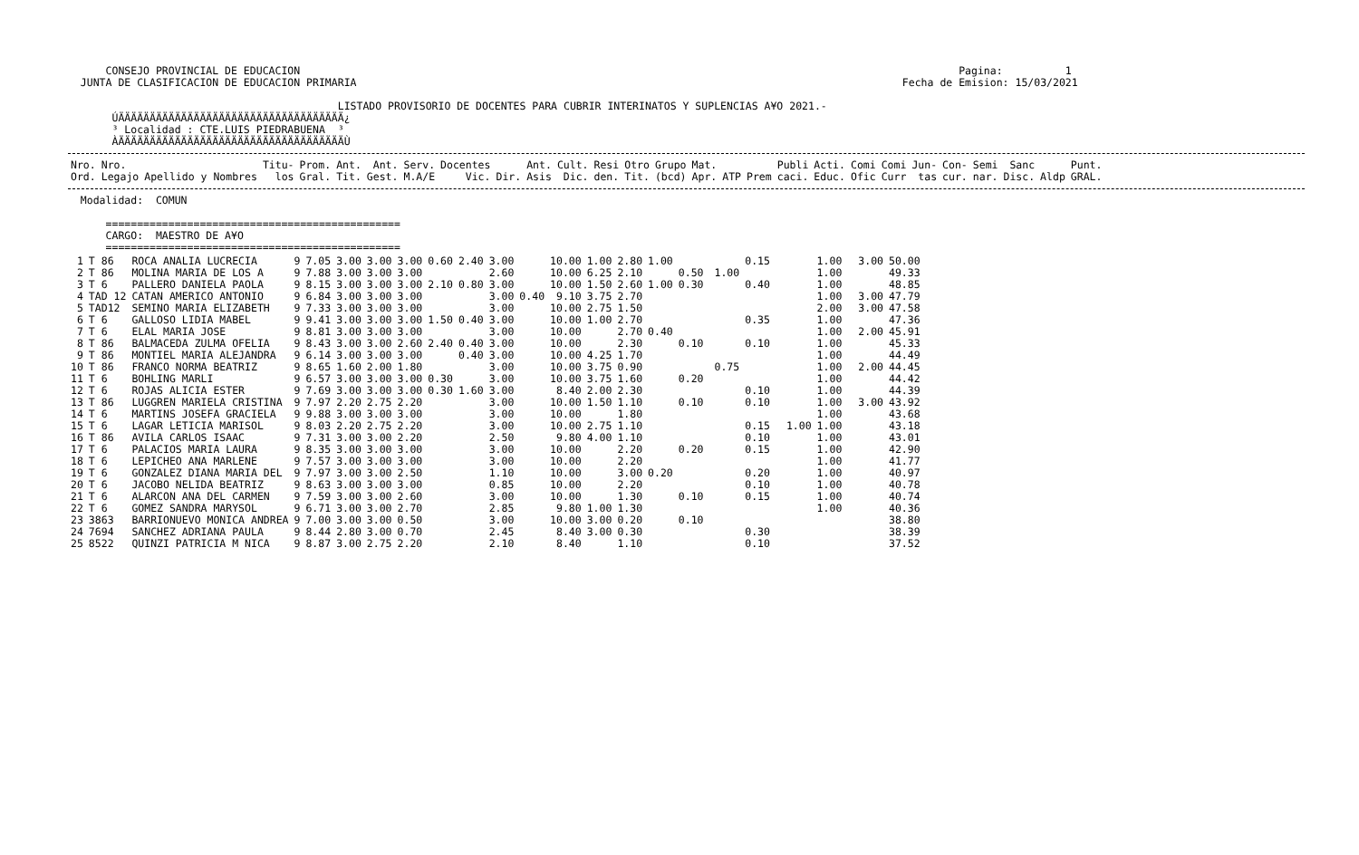CONSEJO PROVINCIAL DE EDUCACION                                                                                                         Pagina:          1
  JUNTA DE CLASIFICACION DE EDUCACION PRIMARIA                                                                                       Fecha de Emision: 15/03/2021

                                           LISTADO PROVISORIO DE DOCENTES PARA CUBRIR INTERINATOS Y SUPLENCIAS A¥O 2021.-
       ÚÄÄÄÄÄÄÄÄÄÄÄÄÄÄÄÄÄÄÄÄÄÄÄÄÄÄÄÄÄÄÄÄÄÄÄÄ¿
       ³ Localidad : CTE.LUIS PIEDRABUENA  ³
       ÀÄÄÄÄÄÄÄÄÄÄÄÄÄÄÄÄÄÄÄÄÄÄÄÄÄÄÄÄÄÄÄÄÄÄÄÄÙ
| Nro. Ord. | Nro. Legajo | Apellido y Nombres | Titu- los | Prom. Gral. | Ant. Tit. | Ant. Gest. | Serv. M.A/E | Docentes Vic. | Dir. | Ant. Asis | Cult. Dic. | Resi den. | Otro Tit. | Grupo (bcd) | Mat. Apr. | ATP | Prem | Publi caci. | Acti. Educ. | Comi Ofic | Comi Curr | Jun- tas | Con- cur. | Semi nar. | Sanc Disc. | Aldp | Punt. GRAL. |
| --- | --- | --- | --- | --- | --- | --- | --- | --- | --- | --- | --- | --- | --- | --- | --- | --- | --- | --- | --- | --- | --- | --- | --- | --- | --- | --- | --- |
  Modalidad:  COMUN

      ===============================================
      CARGO:  MAESTRO DE A¥O
      ===============================================
| 1 | T 86 | ROCA ANALIA LUCRECIA | 9 | 7.05 | 3.00 | 3.00 | 3.00 | 0.60 | 2.40 | 3.00 | | 10.00 | 1.00 | 2.80 | 1.00 | | | | 0.15 | | | | 1.00 | | | 3.00 | 50.00 |
| 2 | T 86 | MOLINA MARIA DE LOS A | 9 | 7.88 | 3.00 | 3.00 | 3.00 | | | 2.60 | | 10.00 | 6.25 | 2.10 | | 0.50 | | 1.00 | | | | | 1.00 | | | | 49.33 |
| 3 | T 6 | PALLERO DANIELA PAOLA | 9 | 8.15 | 3.00 | 3.00 | 3.00 | 2.10 | 0.80 | 3.00 | | 10.00 | 1.50 | 2.60 | 1.00 | 0.30 | | | 0.40 | | | | 1.00 | | | | 48.85 |
| 4 | TAD 12 | CATAN AMERICO ANTONIO | 9 | 6.84 | 3.00 | 3.00 | 3.00 | | | 3.00 | 0.40 | 9.10 | 3.75 | 2.70 | | | | | | | | | 1.00 | | | 3.00 | 47.79 |
| 5 | TAD12 | SEMINO MARIA ELIZABETH | 9 | 7.33 | 3.00 | 3.00 | 3.00 | | | 3.00 | | 10.00 | 2.75 | 1.50 | | | | | | | | | 2.00 | | | 3.00 | 47.58 |
| 6 | T 6 | GALLOSO LIDIA MABEL | 9 | 9.41 | 3.00 | 3.00 | 3.00 | 1.50 | 0.40 | 3.00 | | 10.00 | 1.00 | 2.70 | | | | | 0.35 | | | | 1.00 | | | | 47.36 |
| 7 | T 6 | ELAL MARIA JOSE | 9 | 8.81 | 3.00 | 3.00 | 3.00 | | | 3.00 | | 10.00 | | 2.70 | 0.40 | | | | | | | | 1.00 | | | 2.00 | 45.91 |
| 8 | T 86 | BALMACEDA ZULMA OFELIA | 9 | 8.43 | 3.00 | 3.00 | 2.60 | 2.40 | 0.40 | 3.00 | | 10.00 | | 2.30 | | 0.10 | | | 0.10 | | | | 1.00 | | | | 45.33 |
| 9 | T 86 | MONTIEL MARIA ALEJANDRA | 9 | 6.14 | 3.00 | 3.00 | 3.00 | | 0.40 | 3.00 | | 10.00 | 4.25 | 1.70 | | | | | | | | | 1.00 | | | | 44.49 |
| 10 | T 86 | FRANCO NORMA BEATRIZ | 9 | 8.65 | 1.60 | 2.00 | 1.80 | | | 3.00 | | 10.00 | 3.75 | 0.90 | | | | 0.75 | | | | | 1.00 | | | 2.00 | 44.45 |
| 11 | T 6 | BOHLING MARLI | 9 | 6.57 | 3.00 | 3.00 | 3.00 | 0.30 | | 3.00 | | 10.00 | 3.75 | 1.60 | | 0.20 | | | | | | | 1.00 | | | | 44.42 |
| 12 | T 6 | ROJAS ALICIA ESTER | 9 | 7.69 | 3.00 | 3.00 | 3.00 | 0.30 | 1.60 | 3.00 | | 8.40 | 2.00 | 2.30 | | | | | 0.10 | | | | 1.00 | | | | 44.39 |
| 13 | T 86 | LUGGREN MARIELA CRISTINA | 9 | 7.97 | 2.20 | 2.75 | 2.20 | | | 3.00 | | 10.00 | 1.50 | 1.10 | | 0.10 | | | 0.10 | | | | 1.00 | | | 3.00 | 43.92 |
| 14 | T 6 | MARTINS JOSEFA GRACIELA | 9 | 9.88 | 3.00 | 3.00 | 3.00 | | | 3.00 | | 10.00 | | 1.80 | | | | | | | | | 1.00 | | | | 43.68 |
| 15 | T 6 | LAGAR LETICIA MARISOL | 9 | 8.03 | 2.20 | 2.75 | 2.20 | | | 3.00 | | 10.00 | 2.75 | 1.10 | | | | | 0.15 | | | 1.00 | 1.00 | | | | 43.18 |
| 16 | T 86 | AVILA CARLOS ISAAC | 9 | 7.31 | 3.00 | 3.00 | 2.20 | | | 2.50 | | 9.80 | 4.00 | 1.10 | | | | | 0.10 | | | | 1.00 | | | | 43.01 |
| 17 | T 6 | PALACIOS MARIA LAURA | 9 | 8.35 | 3.00 | 3.00 | 3.00 | | | 3.00 | | 10.00 | | 2.20 | | 0.20 | | | 0.15 | | | | 1.00 | | | | 42.90 |
| 18 | T 6 | LEPICHEO ANA MARLENE | 9 | 7.57 | 3.00 | 3.00 | 3.00 | | | 3.00 | | 10.00 | | 2.20 | | | | | | | | | 1.00 | | | | 41.77 |
| 19 | T 6 | GONZALEZ DIANA MARIA DEL | 9 | 7.97 | 3.00 | 3.00 | 2.50 | | | 1.10 | | 10.00 | | 3.00 | 0.20 | | | | 0.20 | | | | 1.00 | | | | 40.97 |
| 20 | T 6 | JACOBO NELIDA BEATRIZ | 9 | 8.63 | 3.00 | 3.00 | 3.00 | | | 0.85 | | 10.00 | | 2.20 | | | | | 0.10 | | | | 1.00 | | | | 40.78 |
| 21 | T 6 | ALARCON ANA DEL CARMEN | 9 | 7.59 | 3.00 | 3.00 | 2.60 | | | 3.00 | | 10.00 | | 1.30 | | 0.10 | | | 0.15 | | | | 1.00 | | | | 40.74 |
| 22 | T 6 | GOMEZ SANDRA MARYSOL | 9 | 6.71 | 3.00 | 3.00 | 2.70 | | | 2.85 | | 9.80 | 1.00 | 1.30 | | | | | | | | | 1.00 | | | | 40.36 |
| 23 | 3863 | BARRIONUEVO MONICA ANDREA | 9 | 7.00 | 3.00 | 3.00 | 0.50 | | | 3.00 | | 10.00 | 3.00 | 0.20 | | 0.10 | | | | | | | | | | | 38.80 |
| 24 | 7694 | SANCHEZ ADRIANA PAULA | 9 | 8.44 | 2.80 | 3.00 | 0.70 | | | 2.45 | | 8.40 | 3.00 | 0.30 | | | | | 0.30 | | | | | | | | 38.39 |
| 25 | 8522 | QUINZI PATRICIA M NICA | 9 | 8.87 | 3.00 | 2.75 | 2.20 | | | 2.10 | | 8.40 | | 1.10 | | | | | 0.10 | | | | | | | | 37.52 |